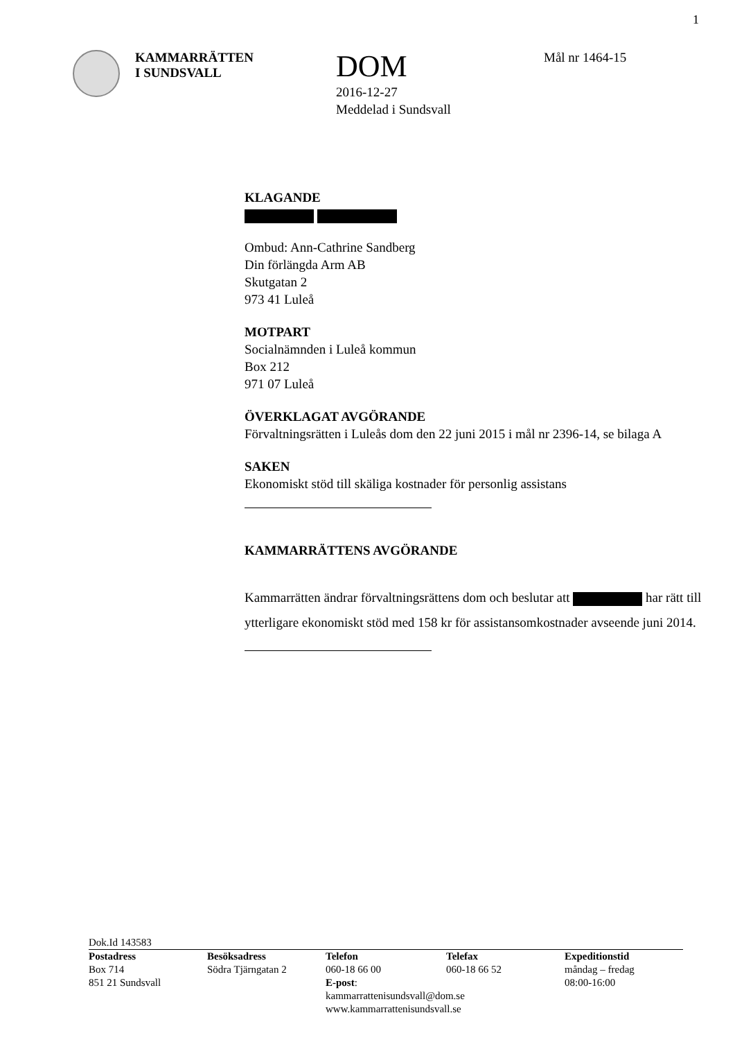1
KAMMARRÄTTEN
I SUNDSVALL
DOM
2016-12-27
Meddelad i Sundsvall
Mål nr 1464-15
KLAGANDE
Ombud: Ann-Cathrine Sandberg
Din förlängda Arm AB
Skutgatan 2
973 41 Luleå
MOTPART
Socialnämnden i Luleå kommun
Box 212
971 07 Luleå
ÖVERKLAGAT AVGÖRANDE
Förvaltningsrätten i Luleås dom den 22 juni 2015 i mål nr 2396-14, se bilaga A
SAKEN
Ekonomiskt stöd till skäliga kostnader för personlig assistans
KAMMARRÄTTENS AVGÖRANDE
Kammarrätten ändrar förvaltningsrättens dom och beslutar att har rätt till ytterligare ekonomiskt stöd med 158 kr för assistansomkostnader avseende juni 2014.
Dok.Id 143583
Postadress
Box 714
851 21 Sundsvall
Besöksadress
Södra Tjärngatan 2
Telefon
060-18 66 00
E-post: kammarrattenisundsvall@dom.se
www.kammarrattenisundsvall.se
Telefax
060-18 66 52
Expeditionstid
måndag – fredag
08:00-16:00